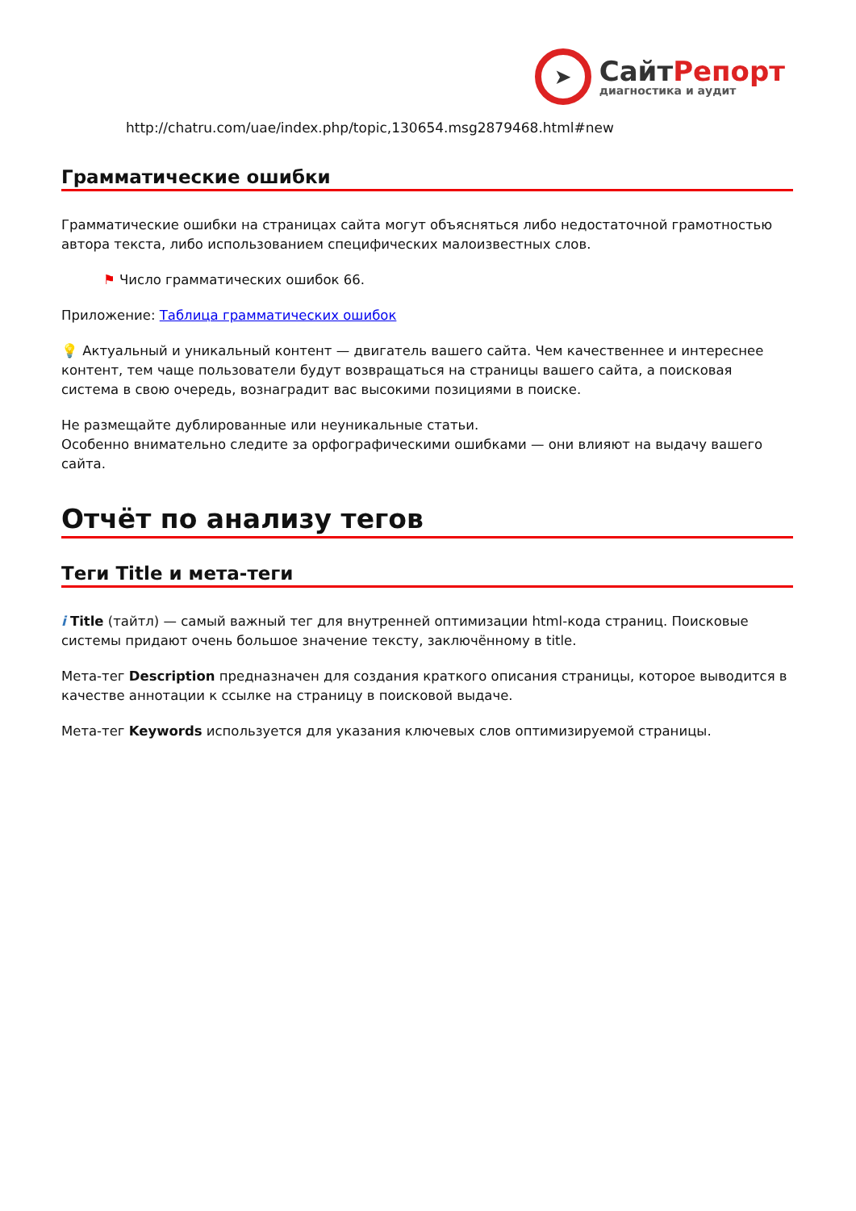➤
СайтРепорт
диагностика и аудит
http://chatru.com/uae/index.php/topic,130654.msg2879468.html#new
Грамматические ошибки
Грамматические ошибки на страницах сайта могут объясняться либо недостаточной грамотностью автора текста, либо использованием специфических малоизвестных слов.
⚑ Число грамматических ошибок 66.
Приложение: Таблица грамматических ошибок
💡 Актуальный и уникальный контент — двигатель вашего сайта. Чем качественнее и интереснее контент, тем чаще пользователи будут возвращаться на страницы вашего сайта, а поисковая система в свою очередь, вознаградит вас высокими позициями в поиске.
Не размещайте дублированные или неуникальные статьи.
Особенно внимательно следите за орфографическими ошибками — они влияют на выдачу вашего сайта.
Отчёт по анализу тегов
Теги Title и мета-теги
i Title (тайтл) — самый важный тег для внутренней оптимизации html-кода страниц. Поисковые системы придают очень большое значение тексту, заключённому в title.
Мета-тег Description предназначен для создания краткого описания страницы, которое выводится в качестве аннотации к ссылке на страницу в поисковой выдаче.
Мета-тег Keywords используется для указания ключевых слов оптимизируемой страницы.